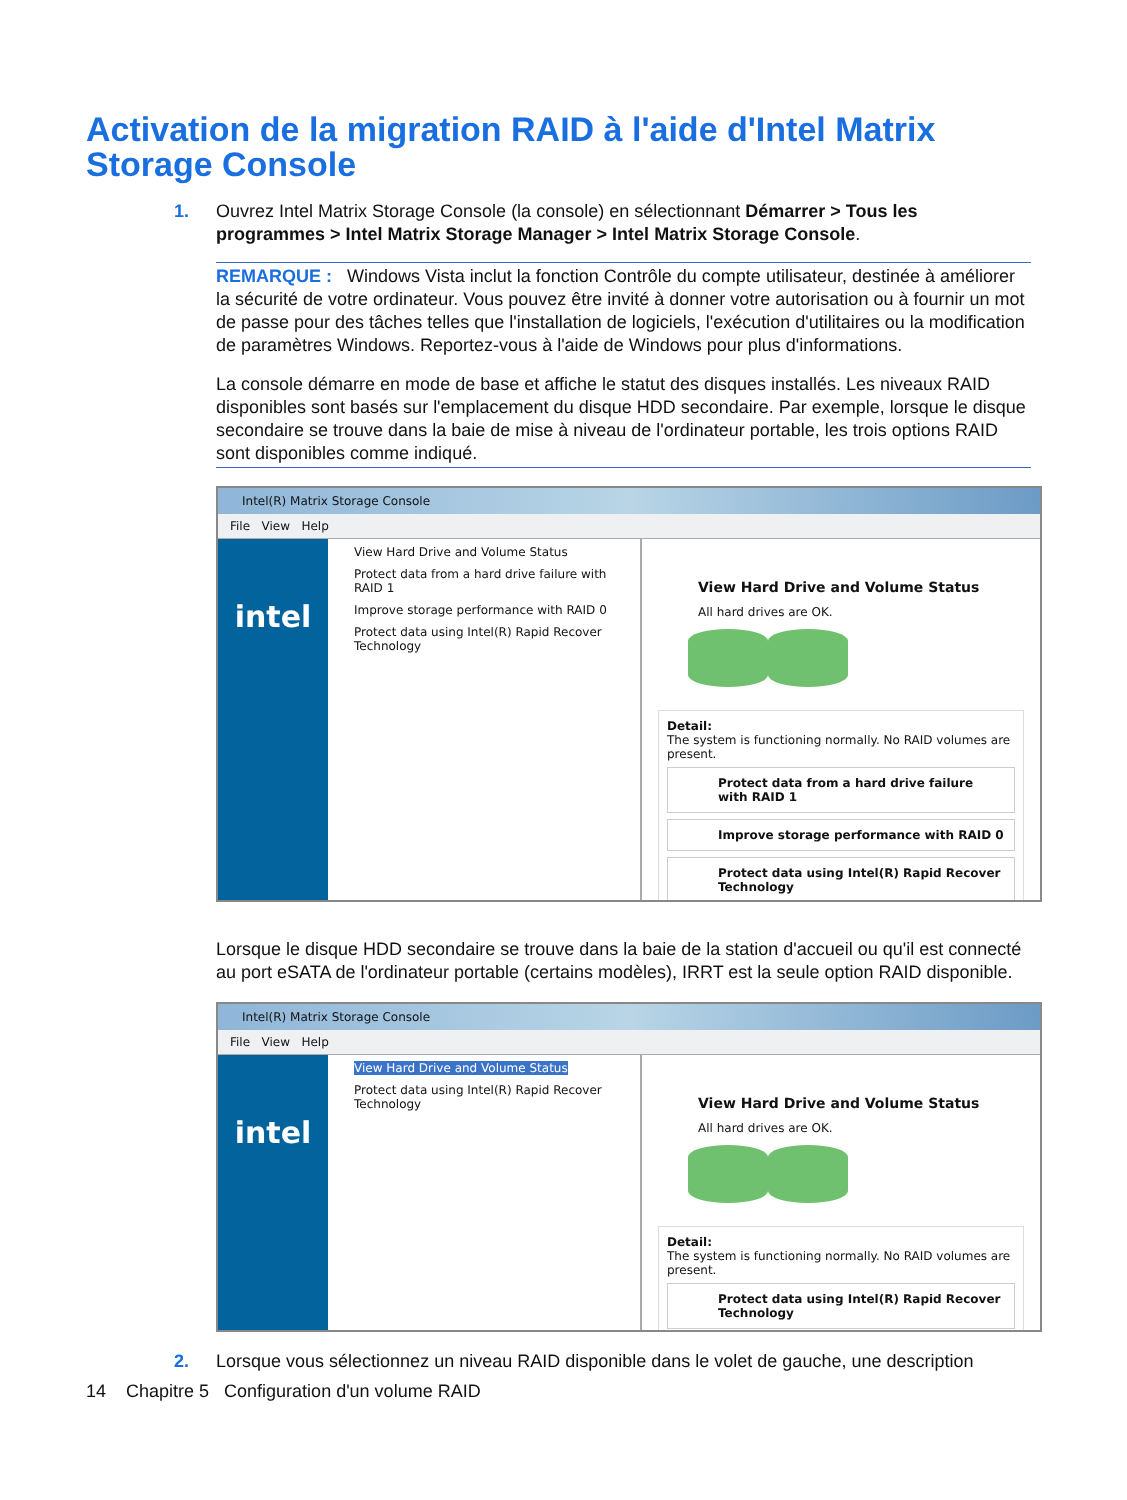Activation de la migration RAID à l'aide d'Intel Matrix Storage Console
1. Ouvrez Intel Matrix Storage Console (la console) en sélectionnant Démarrer > Tous les programmes > Intel Matrix Storage Manager > Intel Matrix Storage Console.
REMARQUE : Windows Vista inclut la fonction Contrôle du compte utilisateur, destinée à améliorer la sécurité de votre ordinateur. Vous pouvez être invité à donner votre autorisation ou à fournir un mot de passe pour des tâches telles que l'installation de logiciels, l'exécution d'utilitaires ou la modification de paramètres Windows. Reportez-vous à l'aide de Windows pour plus d'informations.
La console démarre en mode de base et affiche le statut des disques installés. Les niveaux RAID disponibles sont basés sur l'emplacement du disque HDD secondaire. Par exemple, lorsque le disque secondaire se trouve dans la baie de mise à niveau de l'ordinateur portable, les trois options RAID sont disponibles comme indiqué.
Intel(R) Matrix Storage Console
File View Help
intel
View Hard Drive and Volume Status
Protect data from a hard drive failure with RAID 1
Improve storage performance with RAID 0
Protect data using Intel(R) Rapid Recover Technology
View Hard Drive and Volume Status
All hard drives are OK.
Detail:
The system is functioning normally. No RAID volumes are present.
Protect data from a hard drive failure with RAID 1
Improve storage performance with RAID 0
Protect data using Intel(R) Rapid Recover Technology
Lorsque le disque HDD secondaire se trouve dans la baie de la station d'accueil ou qu'il est connecté au port eSATA de l'ordinateur portable (certains modèles), IRRT est la seule option RAID disponible.
Intel(R) Matrix Storage Console
File View Help
intel
View Hard Drive and Volume Status
Protect data using Intel(R) Rapid Recover Technology
View Hard Drive and Volume Status
All hard drives are OK.
Detail:
The system is functioning normally. No RAID volumes are present.
Protect data using Intel(R) Rapid Recover Technology
2. Lorsque vous sélectionnez un niveau RAID disponible dans le volet de gauche, une description
14 Chapitre 5 Configuration d'un volume RAID